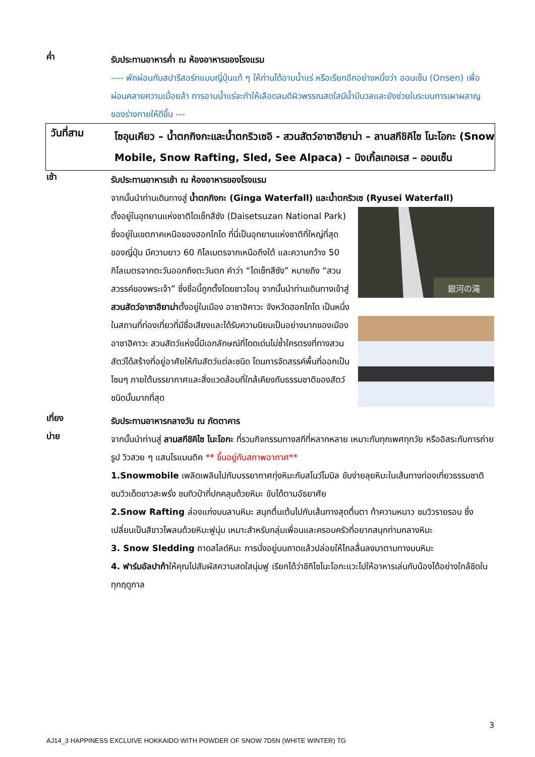ค่ำ
รับประทานอาหารค่ำ ณ ห้องอาหารของโรงแรม
---- พักผ่อนกับสปารีสอร์ทแบบญี่ปุ่นแท้ ๆ ให้ท่านได้อาบน้ำแร่ หรือเรียกอีกอย่างหนึ่งว่า ออนเซ็น (Onsen) เพื่อผ่อนคลายความเมื่อยล้า การอาบน้ำแร่จะทำให้เลือดลมดีผิวพรรณสดใสมีน้ำมีนวลและยังช่วยในระบบการเผาผลาญของร่างกายให้ดีขึ้น ---
วันที่สาม
โซอุนเคียว – น้ำตกกิงกะและน้ำตกริวเซอิ - สวนสัตว์อาซาฮียาม่า – ลานสกีชิคิไซ โนะโอกะ (Snow Mobile, Snow Rafting, Sled, See Alpaca) – นิงเกิ้ลเทอเรส – ออนเซ็น
เช้า
รับประทานอาหารเช้า ณ ห้องอาหารของโรงแรม
จากนั้นนำท่านเดินทางสู่ น้ำตกกิงกะ (Ginga Waterfall) และน้ำตกริวเซ (Ryusei Waterfall)
銀河の滝
ตั้งอยู่ในอุทยานแห่งชาติไดเซ็ทสึซัง (Daisetsuzan National Park) ซึ่งอยู่ในเขตภาคเหนือของฮอกไกโด ที่นี่เป็นอุทยานแห่งชาติที่ใหญ่ที่สุดของญี่ปุ่น มีความยาว 60 กิโลเมตรจากเหนือถึงใต้ และความกว้าง 50 กิโลเมตรจากตะวันออกถึงตะวันตก คำว่า “ไดเซ็ทสึซัง” หมายถึง “สวนสวรรค์ของพระเจ้า” ซึ่งชื่อนี้ถูกตั้งโดยชาวไอนุ จากนั้นนำท่านเดินทางเข้าสู่ สวนสัตว์อาซาฮียาม่าตั้งอยู่ในเมือง อาซาฮิคาวะ จังหวัดฮอกไกโด เป็นหนึ่งในสถานที่ท่องเที่ยวที่มีชื่อเสียงและได้รับความนิยมเป็นอย่างมากของเมืองอาซาฮิคาวะ สวนสัตว์แห่งนี้มีเอกลักษณ์ที่โดดเด่นไม่ซ้ำใครตรงที่ทางสวนสัตว์ได้สร้างที่อยู่อาศัยให้กับสัตว์แต่ละชนิด โดนการจัดสรรค์พื้นที่ออกเป็นโซนๆ ภายใต้บรรยากาศและสิ่งแวดล้อมที่ใกล้เคียงกับธรรมชาติของสัตว์ชนิดนั้นมากที่สุด
เที่ยง
รับประทานอาหารกลางวัน ณ ภัตตาคาร
บ่าย
จากนั้นนำท่านสู่ ลานสกีชิคิไซ โนะโอกะ ที่รวมกิจกรรมทางสกีที่หลากหลาย เหมาะกับทุกเพศทุกวัย หรืออิสระกับการถ่ายรูป วิวสวย ๆ แสนโรแมนติค ** ขึ้นอยู่กับสภาพอากาศ**
1.Snowmobile เพลิดเพลินไปกับบรรยากาศทุ่งหิมะกับสโนว์โมบิล ขับง่ายลุยหิมะในเส้นทางท่องเที่ยวธรรมชาติ ชมวิวเด็ดขาวสะพรั่ง ชมทิวป่าที่ปกคลุมด้วยหิมะ ขับได้ตามอัธยาศัย
2.Snow Rafting ล่องแก่งบนลานหิมะ สนุกตื่นเต้นไปกับเส้นทางสุดตื่นตา ท้าความหนาว ชมวิวรายรอบ ซึ่งเปลี่ยนเป็นสีขาวโพลนด้วยหิมะฟูนุ่ม เหมาะสำหรับกลุ่มเพื่อนและครอบครัวที่อยากสนุกท่ามกลางหิมะ
3. Snow Sledding ถาดสไลด์หิมะ การนั่งอยู่บนถาดแล้วปล่อยให้ไถลลื่นลงมาตามทางบนหิมะ
4. ฟาร์มอัลปาก้าให้คุณไปสัมผัสความสดใสนุ่มฟู เรียกได้ว่าชิกิไซโนะโอกะแวะไปให้อาหารเล่นกับน้องได้อย่างใกล้ชิดในทุกฤดูกาล
3
AJ14_3 HAPPINESS EXCLUIVE HOKKAIDO WITH POWDER OF SNOW 7D5N (WHITE WINTER) TG